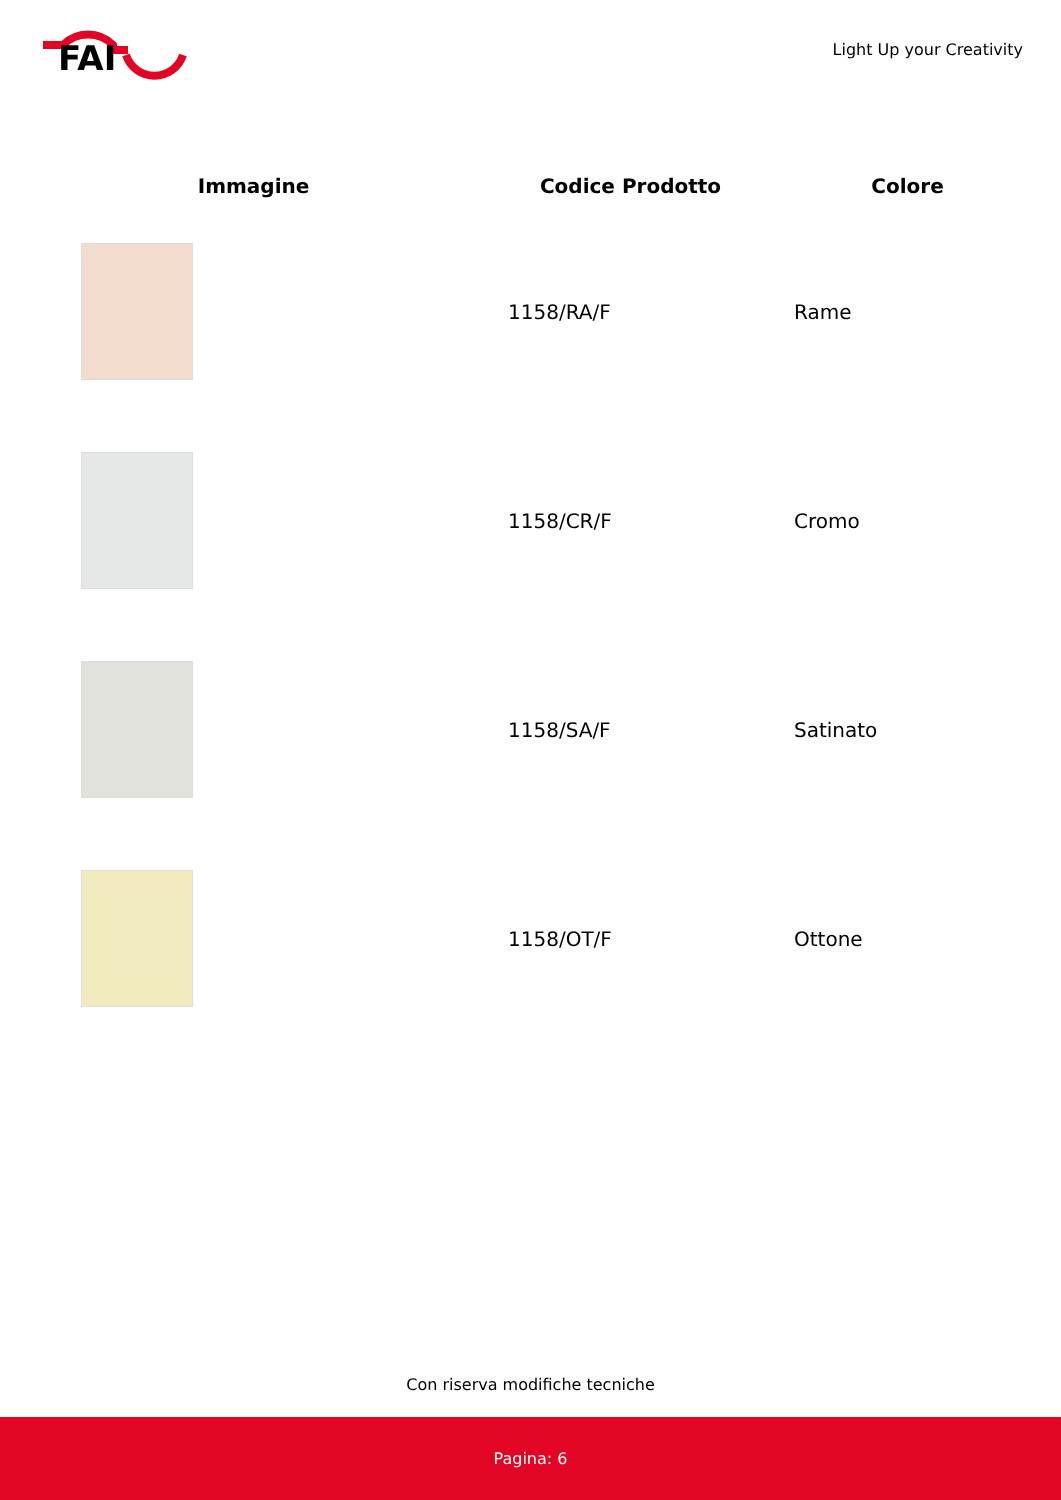FAI
Light Up your Creativity
| Immagine | Codice Prodotto | Colore |
| --- | --- | --- |
| | 1158/RA/F | Rame |
| | 1158/CR/F | Cromo |
| | 1158/SA/F | Satinato |
| | 1158/OT/F | Ottone |
Con riserva modifiche tecniche
Pagina: 6